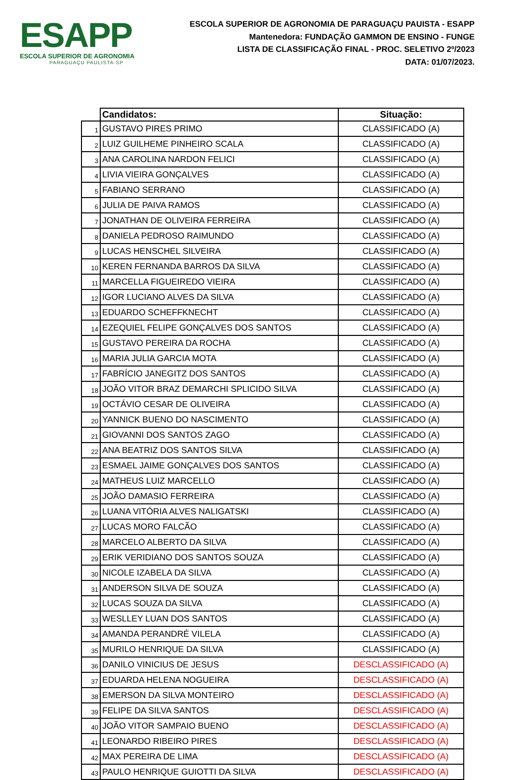ESAPP
ESCOLA SUPERIOR DE AGRONOMIA
PARAGUAÇU PAULISTA-SP
ESCOLA SUPERIOR DE AGRONOMIA DE PARAGUAÇU PAUISTA - ESAPP
Mantenedora: FUNDAÇÃO GAMMON DE ENSINO - FUNGE
LISTA DE CLASSIFICAÇÃO FINAL - PROC. SELETIVO 2º/2023
DATA: 01/07/2023.
| | Candidatos: | Situação: |
| 1 | GUSTAVO PIRES PRIMO | CLASSIFICADO (A) |
| 2 | LUIZ GUILHEME PINHEIRO SCALA | CLASSIFICADO (A) |
| 3 | ANA CAROLINA NARDON FELICI | CLASSIFICADO (A) |
| 4 | LIVIA VIEIRA GONÇALVES | CLASSIFICADO (A) |
| 5 | FABIANO SERRANO | CLASSIFICADO (A) |
| 6 | JULIA DE PAIVA RAMOS | CLASSIFICADO (A) |
| 7 | JONATHAN DE OLIVEIRA FERREIRA | CLASSIFICADO (A) |
| 8 | DANIELA PEDROSO RAIMUNDO | CLASSIFICADO (A) |
| 9 | LUCAS HENSCHEL SILVEIRA | CLASSIFICADO (A) |
| 10 | KEREN FERNANDA BARROS DA SILVA | CLASSIFICADO (A) |
| 11 | MARCELLA FIGUEIREDO VIEIRA | CLASSIFICADO (A) |
| 12 | IGOR LUCIANO ALVES DA SILVA | CLASSIFICADO (A) |
| 13 | EDUARDO SCHEFFKNECHT | CLASSIFICADO (A) |
| 14 | EZEQUIEL FELIPE GONÇALVES DOS SANTOS | CLASSIFICADO (A) |
| 15 | GUSTAVO PEREIRA DA ROCHA | CLASSIFICADO (A) |
| 16 | MARIA JULIA GARCIA MOTA | CLASSIFICADO (A) |
| 17 | FABRÍCIO JANEGITZ DOS SANTOS | CLASSIFICADO (A) |
| 18 | JOÃO VITOR BRAZ DEMARCHI SPLICIDO SILVA | CLASSIFICADO (A) |
| 19 | OCTÁVIO CESAR DE OLIVEIRA | CLASSIFICADO (A) |
| 20 | YANNICK BUENO DO NASCIMENTO | CLASSIFICADO (A) |
| 21 | GIOVANNI DOS SANTOS ZAGO | CLASSIFICADO (A) |
| 22 | ANA BEATRIZ DOS SANTOS SILVA | CLASSIFICADO (A) |
| 23 | ESMAEL JAIME GONÇALVES DOS SANTOS | CLASSIFICADO (A) |
| 24 | MATHEUS LUIZ MARCELLO | CLASSIFICADO (A) |
| 25 | JOÃO DAMASIO FERREIRA | CLASSIFICADO (A) |
| 26 | LUANA VITÓRIA ALVES NALIGATSKI | CLASSIFICADO (A) |
| 27 | LUCAS MORO FALCÃO | CLASSIFICADO (A) |
| 28 | MARCELO ALBERTO DA SILVA | CLASSIFICADO (A) |
| 29 | ERIK VERIDIANO DOS SANTOS SOUZA | CLASSIFICADO (A) |
| 30 | NICOLE IZABELA DA SILVA | CLASSIFICADO (A) |
| 31 | ANDERSON SILVA DE SOUZA | CLASSIFICADO (A) |
| 32 | LUCAS SOUZA DA SILVA | CLASSIFICADO (A) |
| 33 | WESLLEY LUAN DOS SANTOS | CLASSIFICADO (A) |
| 34 | AMANDA PERANDRÉ VILELA | CLASSIFICADO (A) |
| 35 | MURILO HENRIQUE DA SILVA | CLASSIFICADO (A) |
| 36 | DANILO VINICIUS DE JESUS | DESCLASSIFICADO (A) |
| 37 | EDUARDA HELENA NOGUEIRA | DESCLASSIFICADO (A) |
| 38 | EMERSON DA SILVA MONTEIRO | DESCLASSIFICADO (A) |
| 39 | FELIPE DA SILVA SANTOS | DESCLASSIFICADO (A) |
| 40 | JOÃO VITOR SAMPAIO BUENO | DESCLASSIFICADO (A) |
| 41 | LEONARDO RIBEIRO PIRES | DESCLASSIFICADO (A) |
| 42 | MAX PEREIRA DE LIMA | DESCLASSIFICADO (A) |
| 43 | PAULO HENRIQUE GUIOTTI DA SILVA | DESCLASSIFICADO (A) |